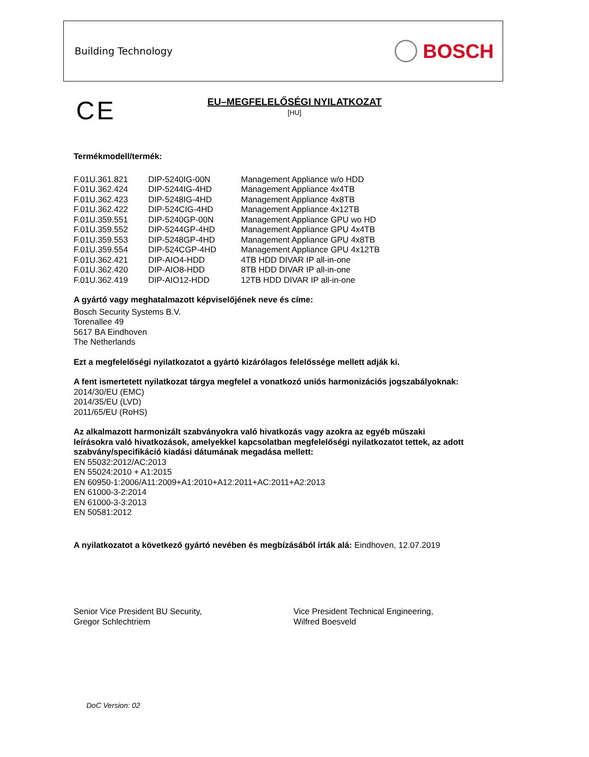Building Technology
BOSCH
C E
EU–MEGFELELŐSÉGI NYILATKOZAT
[HU]
Termékmodell/termék:
| F.01U.361.821 | DIP-5240IG-00N | Management Appliance w/o HDD |
| F.01U.362.424 | DIP-5244IG-4HD | Management Appliance 4x4TB |
| F.01U.362.423 | DIP-5248IG-4HD | Management Appliance 4x8TB |
| F.01U.362.422 | DIP-524CIG-4HD | Management Appliance 4x12TB |
| F.01U.359.551 | DIP-5240GP-00N | Management Appliance GPU wo HD |
| F.01U.359.552 | DIP-5244GP-4HD | Management Appliance GPU 4x4TB |
| F.01U.359.553 | DIP-5248GP-4HD | Management Appliance GPU 4x8TB |
| F.01U.359.554 | DIP-524CGP-4HD | Management Appliance GPU 4x12TB |
| F.01U.362.421 | DIP-AIO4-HDD | 4TB HDD DIVAR IP all-in-one |
| F.01U.362.420 | DIP-AIO8-HDD | 8TB HDD DIVAR IP all-in-one |
| F.01U.362.419 | DIP-AIO12-HDD | 12TB HDD DIVAR IP all-in-one |
A gyártó vagy meghatalmazott képviselőjének neve és címe:
Bosch Security Systems B.V.
Torenallee 49
5617 BA Eindhoven
The Netherlands
Ezt a megfelelőségi nyilatkozatot a gyártó kizárólagos felelőssége mellett adják ki.
A fent ismertetett nyilatkozat tárgya megfelel a vonatkozó uniós harmonizációs jogszabályoknak:
2014/30/EU (EMC)
2014/35/EU (LVD)
2011/65/EU (RoHS)
Az alkalmazott harmonizált szabványokra való hivatkozás vagy azokra az egyéb műszaki
leírásokra való hivatkozások, amelyekkel kapcsolatban megfelelőségi nyilatkozatot tettek, az adott
szabvány/specifikáció kiadási dátumának megadása mellett:
EN 55032:2012/AC:2013
EN 55024:2010 + A1:2015
EN 60950-1:2006/A11:2009+A1:2010+A12:2011+AC:2011+A2:2013
EN 61000-3-2:2014
EN 61000-3-3:2013
EN 50581:2012
A nyilatkozatot a következő gyártó nevében és megbízásából írták alá: Eindhoven, 12.07.2019
Senior Vice President BU Security,
Gregor Schlechtriem
Vice President Technical Engineering,
Wilfred Boesveld
DoC Version: 02